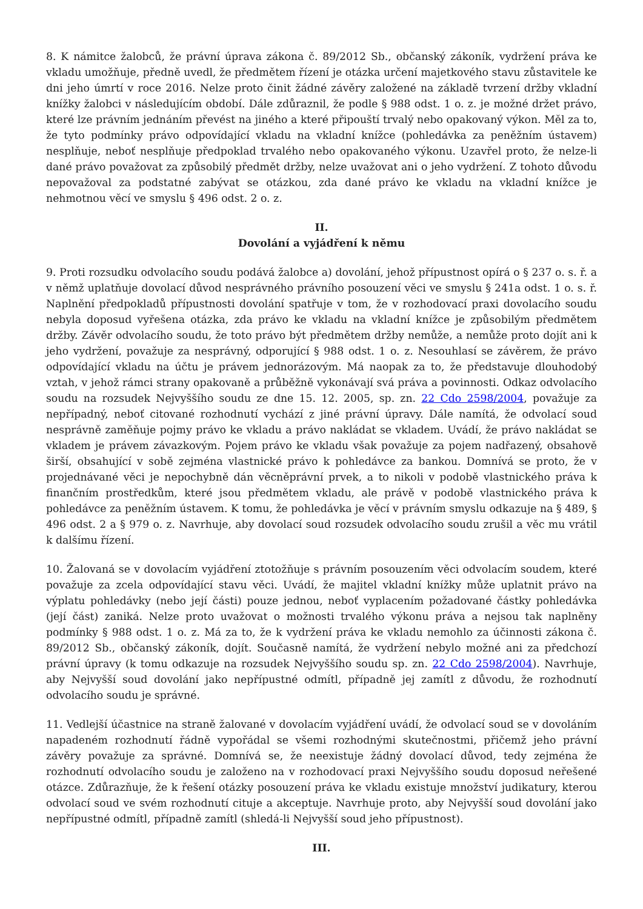8. K námitce žalobců, že právní úprava zákona č. 89/2012 Sb., občanský zákoník, vydržení práva ke vkladu umožňuje, předně uvedl, že předmětem řízení je otázka určení majetkového stavu zůstavitele ke dni jeho úmrtí v roce 2016. Nelze proto činit žádné závěry založené na základě tvrzení držby vkladní knížky žalobci v následujícím období. Dále zdůraznil, že podle § 988 odst. 1 o. z. je možné držet právo, které lze právním jednáním převést na jiného a které připouští trvalý nebo opakovaný výkon. Měl za to, že tyto podmínky právo odpovídající vkladu na vkladní knížce (pohledávka za peněžním ústavem) nesplňuje, neboť nesplňuje předpoklad trvalého nebo opakovaného výkonu. Uzavřel proto, že nelze-li dané právo považovat za způsobilý předmět držby, nelze uvažovat ani o jeho vydržení. Z tohoto důvodu nepovažoval za podstatné zabývat se otázkou, zda dané právo ke vkladu na vkladní knížce je nehmotnou věcí ve smyslu § 496 odst. 2 o. z.
II.
Dovolání a vyjádření k němu
9. Proti rozsudku odvolacího soudu podává žalobce a) dovolání, jehož přípustnost opírá o § 237 o. s. ř. a v němž uplatňuje dovolací důvod nesprávného právního posouzení věci ve smyslu § 241a odst. 1 o. s. ř. Naplnění předpokladů přípustnosti dovolání spatřuje v tom, že v rozhodovací praxi dovolacího soudu nebyla doposud vyřešena otázka, zda právo ke vkladu na vkladní knížce je způsobilým předmětem držby. Závěr odvolacího soudu, že toto právo být předmětem držby nemůže, a nemůže proto dojít ani k jeho vydržení, považuje za nesprávný, odporující § 988 odst. 1 o. z. Nesouhlasí se závěrem, že právo odpovídající vkladu na účtu je právem jednorázovým. Má naopak za to, že představuje dlouhodobý vztah, v jehož rámci strany opakovaně a průběžně vykonávají svá práva a povinnosti. Odkaz odvolacího soudu na rozsudek Nejvyššího soudu ze dne 15. 12. 2005, sp. zn. 22 Cdo 2598/2004, považuje za nepřípadný, neboť citované rozhodnutí vychází z jiné právní úpravy. Dále namítá, že odvolací soud nesprávně zaměňuje pojmy právo ke vkladu a právo nakládat se vkladem. Uvádí, že právo nakládat se vkladem je právem závazkovým. Pojem právo ke vkladu však považuje za pojem nadřazený, obsahově širší, obsahující v sobě zejména vlastnické právo k pohledávce za bankou. Domnívá se proto, že v projednávané věci je nepochybně dán věcněprávní prvek, a to nikoli v podobě vlastnického práva k finančním prostředkům, které jsou předmětem vkladu, ale právě v podobě vlastnického práva k pohledávce za peněžním ústavem. K tomu, že pohledávka je věcí v právním smyslu odkazuje na § 489, § 496 odst. 2 a § 979 o. z. Navrhuje, aby dovolací soud rozsudek odvolacího soudu zrušil a věc mu vrátil k dalšímu řízení.
10. Žalovaná se v dovolacím vyjádření ztotožňuje s právním posouzením věci odvolacím soudem, které považuje za zcela odpovídající stavu věci. Uvádí, že majitel vkladní knížky může uplatnit právo na výplatu pohledávky (nebo její části) pouze jednou, neboť vyplacením požadované částky pohledávka (její část) zaniká. Nelze proto uvažovat o možnosti trvalého výkonu práva a nejsou tak naplněny podmínky § 988 odst. 1 o. z. Má za to, že k vydržení práva ke vkladu nemohlo za účinnosti zákona č. 89/2012 Sb., občanský zákoník, dojít. Současně namítá, že vydržení nebylo možné ani za předchozí právní úpravy (k tomu odkazuje na rozsudek Nejvyššího soudu sp. zn. 22 Cdo 2598/2004). Navrhuje, aby Nejvyšší soud dovolání jako nepřípustné odmítl, případně jej zamítl z důvodu, že rozhodnutí odvolacího soudu je správné.
11. Vedlejší účastnice na straně žalované v dovolacím vyjádření uvádí, že odvolací soud se v dovoláním napadeném rozhodnutí řádně vypořádal se všemi rozhodnými skutečnostmi, přičemž jeho právní závěry považuje za správné. Domnívá se, že neexistuje žádný dovolací důvod, tedy zejména že rozhodnutí odvolacího soudu je založeno na v rozhodovací praxi Nejvyššího soudu doposud neřešené otázce. Zdůrazňuje, že k řešení otázky posouzení práva ke vkladu existuje množství judikatury, kterou odvolací soud ve svém rozhodnutí cituje a akceptuje. Navrhuje proto, aby Nejvyšší soud dovolání jako nepřípustné odmítl, případně zamítl (shledá-li Nejvyšší soud jeho přípustnost).
III.